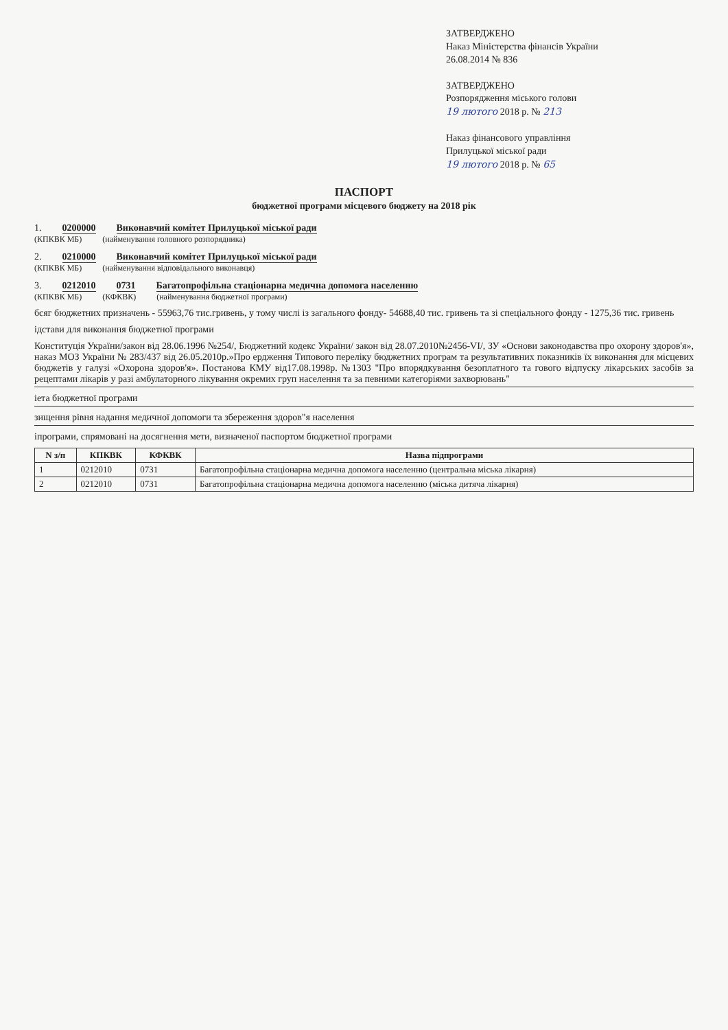ЗАТВЕРДЖЕНО
Наказ Міністерства фінансів України
26.08.2014 № 836
ЗАТВЕРДЖЕНО
Розпорядження міського голови
19 лютого 2018 р. № 213
Наказ фінансового управління
Прилуцької міської ради
19 лютого 2018 р. № 65
ПАСПОРТ
бюджетної програми місцевого бюджету на 2018 рік
1. 0200000 Виконавчий комітет Прилуцької міської ради
(КПКВК МБ) (найменування головного розпорядника)
2. 0210000 Виконавчий комітет Прилуцької міської ради
(КПКВК МБ) (найменування відповідального виконавця)
3. 0212010 0731 Багатопрофільна стаціонарна медична допомога населенню
(КПКВК МБ) (КФКВК) (найменування бюджетної програми)
бсяг бюджетних призначень - 55963,76 тис.гривень, у тому числі із загального фонду- 54688,40 тис. гривень та зі спеціального фонду - 1275,36 тис. гривень
ідстави для виконання бюджетної програми
Конституція України/закон від 28.06.1996 №254/, Бюджетний кодекс України/ закон від 28.07.2010№2456-VI/, ЗУ «Основи законодавства про охорону здоров'я», наказ МОЗ України № 283/437 від 26.05.2010р.»Про ердження Типового переліку бюджетних програм та результативних показників їх виконання для місцевих бюджетів у галузі «Охорона здоров'я». Постанова КМУ від17.08.1998р. №1303 "Про впорядкування безоплатного та гового відпуску лікарських засобів за рецептами лікарів у разі амбулаторного лікування окремих груп населення та за певними категоріями захворювань"
іета бюджетної програми
зищення рівня надання медичної допомоги та збереження здоров"я населення
іпрограми, спрямовані на досягнення мети, визначеної паспортом бюджетної програми
| N з/п | КПКВК | КФКВК | Назва підпрограми |
| --- | --- | --- | --- |
| 1 | 0212010 | 0731 | Багатопрофільна стаціонарна медична допомога населенню (центральна міська лікарня) |
| 2 | 0212010 | 0731 | Багатопрофільна стаціонарна медична допомога населенню (міська дитяча лікарня) |